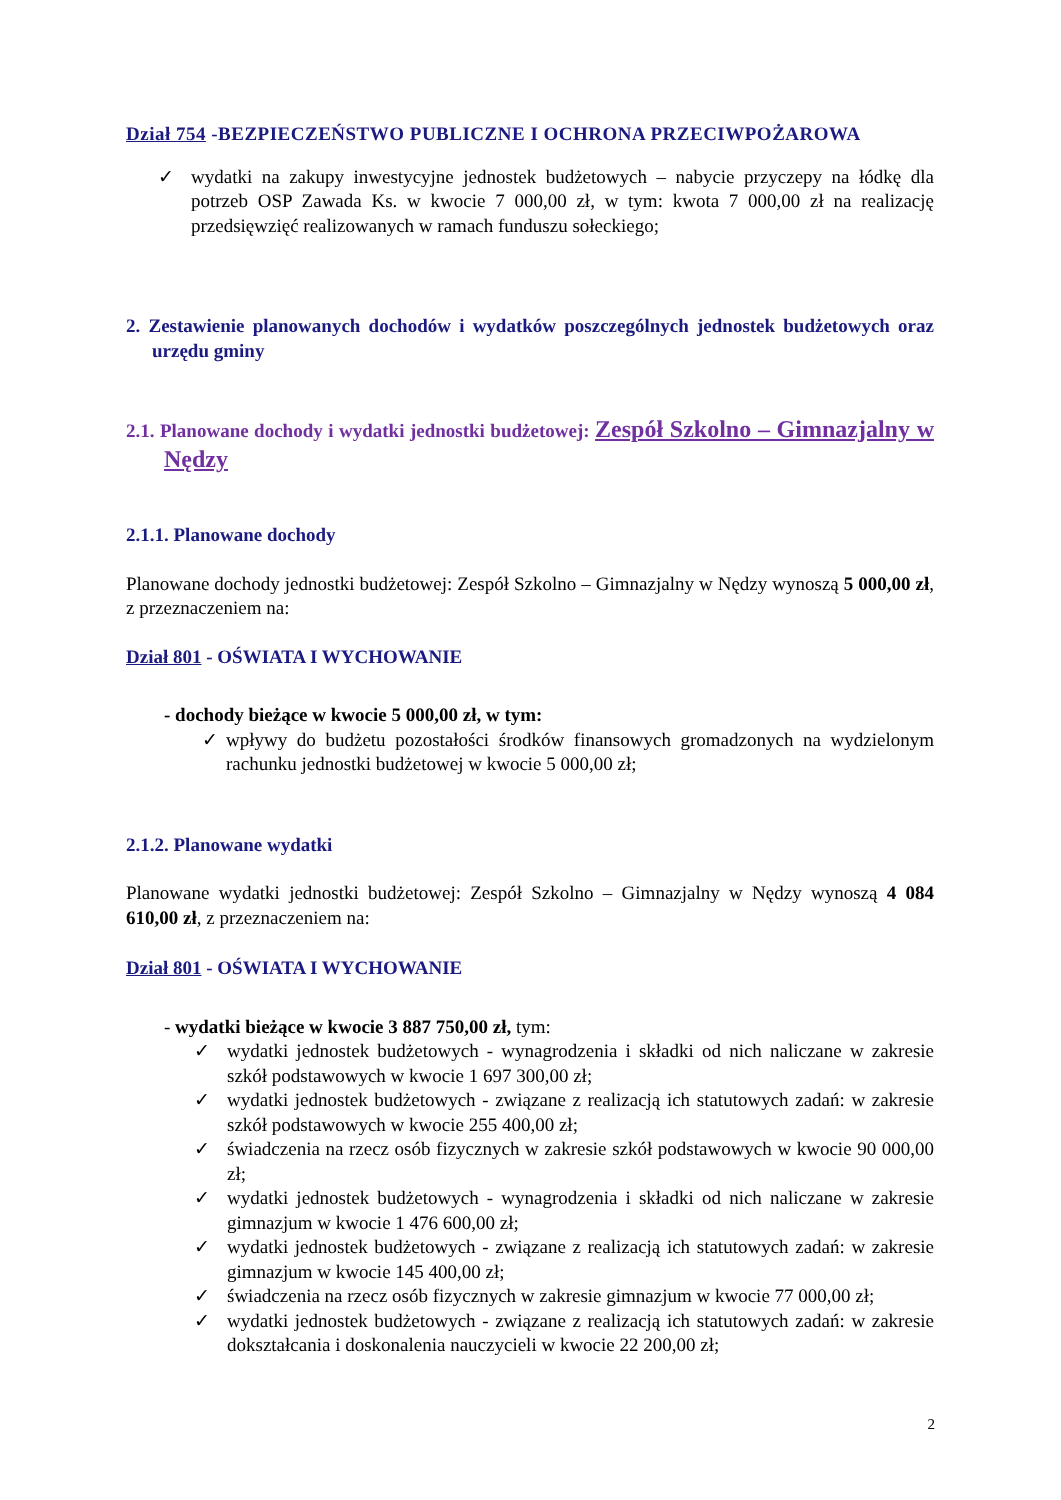Dział 754 -BEZPIECZEŃSTWO PUBLICZNE I OCHRONA PRZECIWPOŻAROWA
✓ wydatki na zakupy inwestycyjne jednostek budżetowych – nabycie przyczepy na łódkę dla potrzeb OSP Zawada Ks. w kwocie 7 000,00 zł, w tym: kwota 7 000,00 zł na realizację przedsięwzięć realizowanych w ramach funduszu sołeckiego;
2. Zestawienie planowanych dochodów i wydatków poszczególnych jednostek budżetowych oraz urzędu gminy
2.1. Planowane dochody i wydatki jednostki budżetowej: Zespół Szkolno – Gimnazjalny w Nędzy
2.1.1. Planowane dochody
Planowane dochody jednostki budżetowej: Zespół Szkolno – Gimnazjalny w Nędzy wynoszą 5 000,00 zł, z przeznaczeniem na:
Dział 801 - OŚWIATA I WYCHOWANIE
- dochody bieżące w kwocie 5 000,00 zł, w tym:
✓ wpływy do budżetu pozostałości środków finansowych gromadzonych na wydzielonym rachunku jednostki budżetowej w kwocie 5 000,00 zł;
2.1.2. Planowane wydatki
Planowane wydatki jednostki budżetowej: Zespół Szkolno – Gimnazjalny w Nędzy wynoszą 4 084 610,00 zł, z przeznaczeniem na:
Dział 801 - OŚWIATA I WYCHOWANIE
- wydatki bieżące w kwocie 3 887 750,00 zł, tym:
✓ wydatki jednostek budżetowych - wynagrodzenia i składki od nich naliczane w zakresie szkół podstawowych w kwocie 1 697 300,00 zł;
✓ wydatki jednostek budżetowych - związane z realizacją ich statutowych zadań: w zakresie szkół podstawowych w kwocie 255 400,00 zł;
✓ świadczenia na rzecz osób fizycznych w zakresie szkół podstawowych w kwocie 90 000,00 zł;
✓ wydatki jednostek budżetowych - wynagrodzenia i składki od nich naliczane w zakresie gimnazjum w kwocie 1 476 600,00 zł;
✓ wydatki jednostek budżetowych - związane z realizacją ich statutowych zadań: w zakresie gimnazjum w kwocie 145 400,00 zł;
✓ świadczenia na rzecz osób fizycznych w zakresie gimnazjum w kwocie 77 000,00 zł;
✓ wydatki jednostek budżetowych - związane z realizacją ich statutowych zadań: w zakresie dokształcania i doskonalenia nauczycieli w kwocie 22 200,00 zł;
2